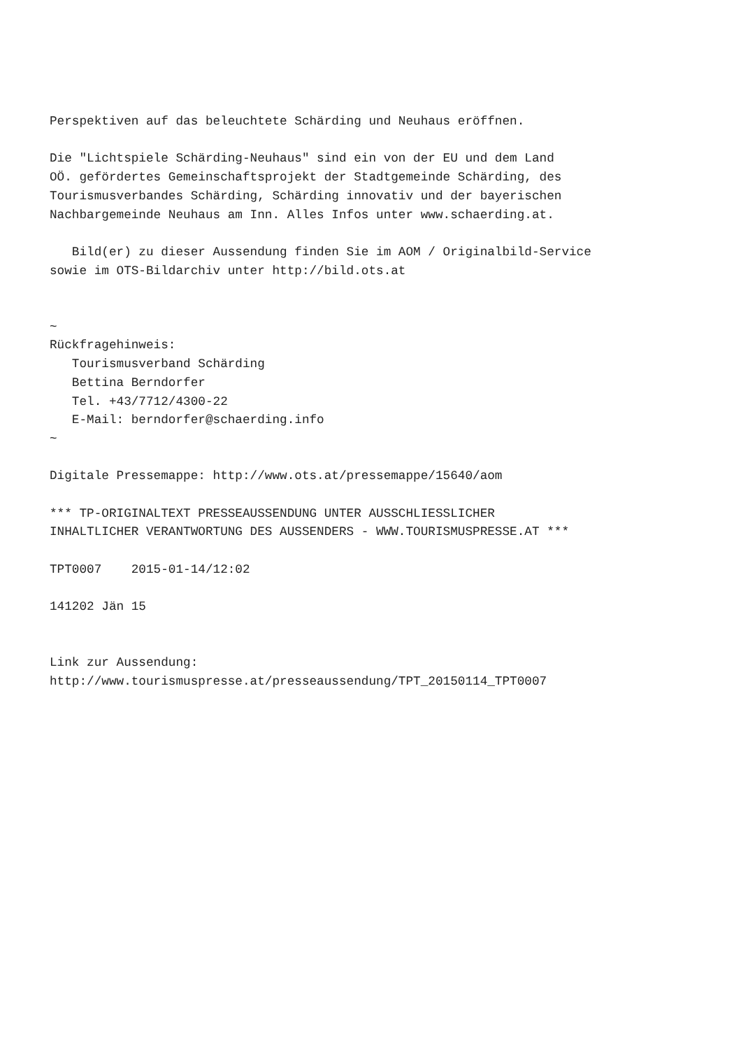Perspektiven auf das beleuchtete Schärding und Neuhaus eröffnen.

Die "Lichtspiele Schärding-Neuhaus" sind ein von der EU und dem Land
OÖ. gefördertes Gemeinschaftsprojekt der Stadtgemeinde Schärding, des
Tourismusverbandes Schärding, Schärding innovativ und der bayerischen
Nachbargemeinde Neuhaus am Inn. Alles Infos unter www.schaerding.at.

   Bild(er) zu dieser Aussendung finden Sie im AOM / Originalbild-Service
sowie im OTS-Bildarchiv unter http://bild.ots.at


~
Rückfragehinweis:
   Tourismusverband Schärding
   Bettina Berndorfer
   Tel. +43/7712/4300-22
   E-Mail: berndorfer@schaerding.info
~

Digitale Pressemappe: http://www.ots.at/pressemappe/15640/aom

*** TP-ORIGINALTEXT PRESSEAUSSENDUNG UNTER AUSSCHLIESSLICHER
INHALTLICHER VERANTWORTUNG DES AUSSENDERS - WWW.TOURISMUSPRESSE.AT ***

TPT0007    2015-01-14/12:02

141202 Jän 15


Link zur Aussendung:
http://www.tourismuspresse.at/presseaussendung/TPT_20150114_TPT0007